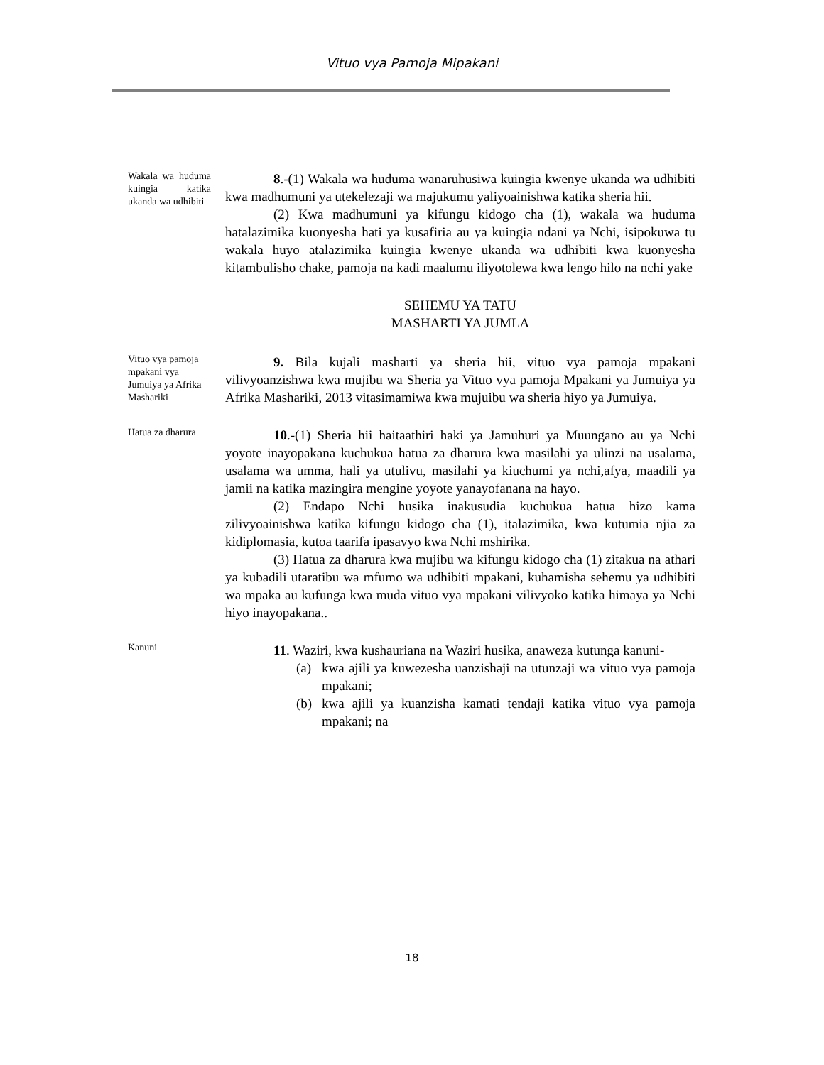Vituo vya Pamoja Mipakani
Wakala wa huduma kuingia katika ukanda wa udhibiti
8.-(1) Wakala wa huduma wanaruhusiwa kuingia kwenye ukanda wa udhibiti kwa madhumuni ya utekelezaji wa majukumu yaliyoainishwa katika sheria hii.
(2) Kwa madhumuni ya kifungu kidogo cha (1), wakala wa huduma hatalazimika kuonyesha hati ya kusafiria au ya kuingia ndani ya Nchi, isipokuwa tu wakala huyo atalazimika kuingia kwenye ukanda wa udhibiti kwa kuonyesha kitambulisho chake, pamoja na kadi maalumu iliyotolewa kwa lengo hilo na nchi yake
SEHEMU YA TATU
MASHARTI YA JUMLA
Vituo vya pamoja mpakani vya Jumuiya ya Afrika Mashariki
9. Bila kujali masharti ya sheria hii, vituo vya pamoja mpakani vilivyoanzishwa kwa mujibu wa Sheria ya Vituo vya pamoja Mpakani ya Jumuiya ya Afrika Mashariki, 2013 vitasimamiwa kwa mujuibu wa sheria hiyo ya Jumuiya.
Hatua za dharura
10.-(1) Sheria hii haitaathiri haki ya Jamuhuri ya Muungano au ya Nchi yoyote inayopakana kuchukua hatua za dharura kwa masilahi ya ulinzi na usalama, usalama wa umma, hali ya utulivu, masilahi ya kiuchumi ya nchi,afya, maadili ya jamii na katika mazingira mengine yoyote yanayofanana na hayo.
(2) Endapo Nchi husika inakusudia kuchukua hatua hizo kama zilivyoainishwa katika kifungu kidogo cha (1), italazimika, kwa kutumia njia za kidiplomasia, kutoa taarifa ipasavyo kwa Nchi mshirika.
(3) Hatua za dharura kwa mujibu wa kifungu kidogo cha (1) zitakua na athari ya kubadili utaratibu wa mfumo wa udhibiti mpakani, kuhamisha sehemu ya udhibiti wa mpaka au kufunga kwa muda vituo vya mpakani vilivyoko katika himaya ya Nchi hiyo inayopakana..
Kanuni
11. Waziri, kwa kushauriana na Waziri husika, anaweza kutunga kanuni-
(a) kwa ajili ya kuwezesha uanzishaji na utunzaji wa vituo vya pamoja mpakani;
(b) kwa ajili ya kuanzisha kamati tendaji katika vituo vya pamoja mpakani; na
18